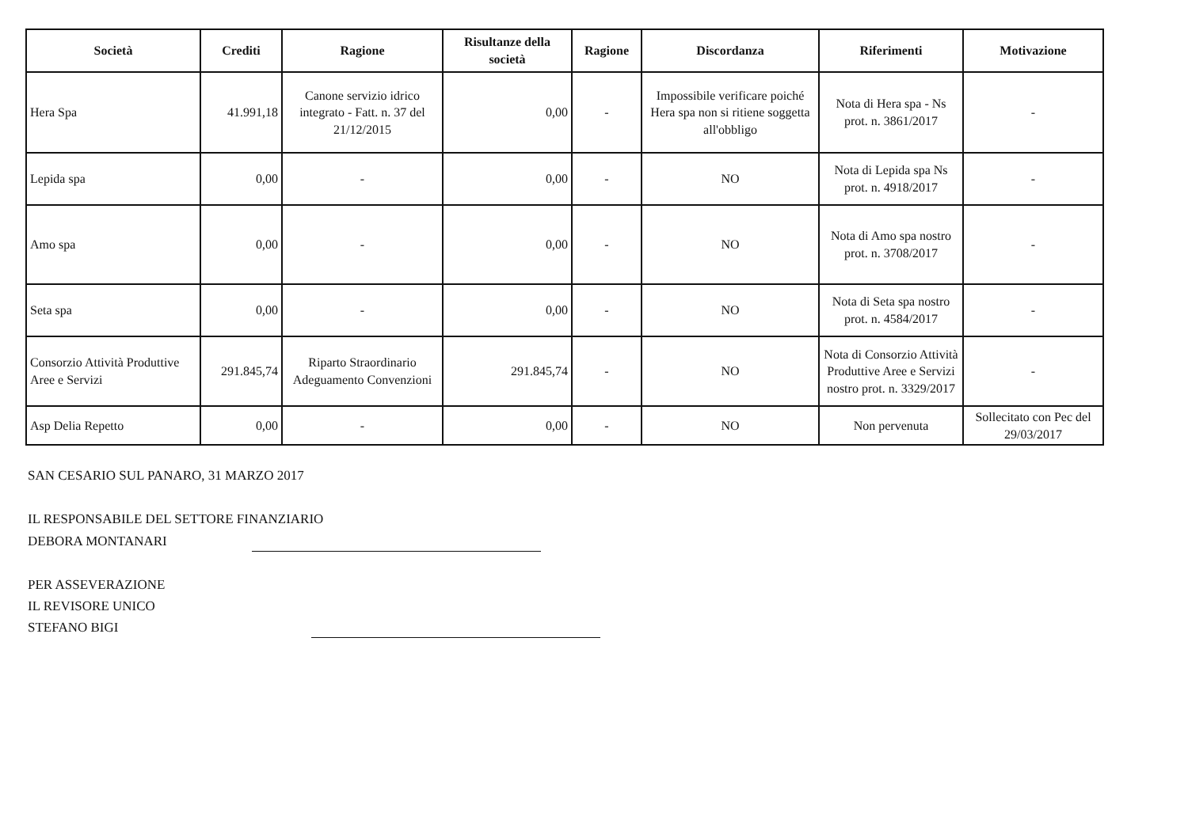| Società | Crediti | Ragione | Risultanze della società | Ragione | Discordanza | Riferimenti | Motivazione |
| --- | --- | --- | --- | --- | --- | --- | --- |
| Hera Spa | 41.991,18 | Canone servizio idrico integrato - Fatt. n. 37 del 21/12/2015 | 0,00 | - | Impossibile verificare poiché Hera spa non si ritiene soggetta all'obbligo | Nota di Hera spa - Ns prot. n. 3861/2017 | - |
| Lepida spa | 0,00 | - | 0,00 | - | NO | Nota di Lepida spa Ns prot. n. 4918/2017 | - |
| Amo spa | 0,00 | - | 0,00 | - | NO | Nota di Amo spa nostro prot. n. 3708/2017 | - |
| Seta spa | 0,00 | - | 0,00 | - | NO | Nota di Seta spa nostro prot. n. 4584/2017 | - |
| Consorzio Attività Produttive Aree e Servizi | 291.845,74 | Riparto Straordinario Adeguamento Convenzioni | 291.845,74 | - | NO | Nota di Consorzio Attività Produttive Aree e Servizi nostro prot. n. 3329/2017 | - |
| Asp Delia Repetto | 0,00 | - | 0,00 | - | NO | Non pervenuta | Sollecitato con Pec del 29/03/2017 |
SAN CESARIO SUL PANARO, 31 MARZO 2017
IL RESPONSABILE DEL SETTORE FINANZIARIO
DEBORA MONTANARI
PER ASSEVERAZIONE
IL REVISORE UNICO
STEFANO BIGI